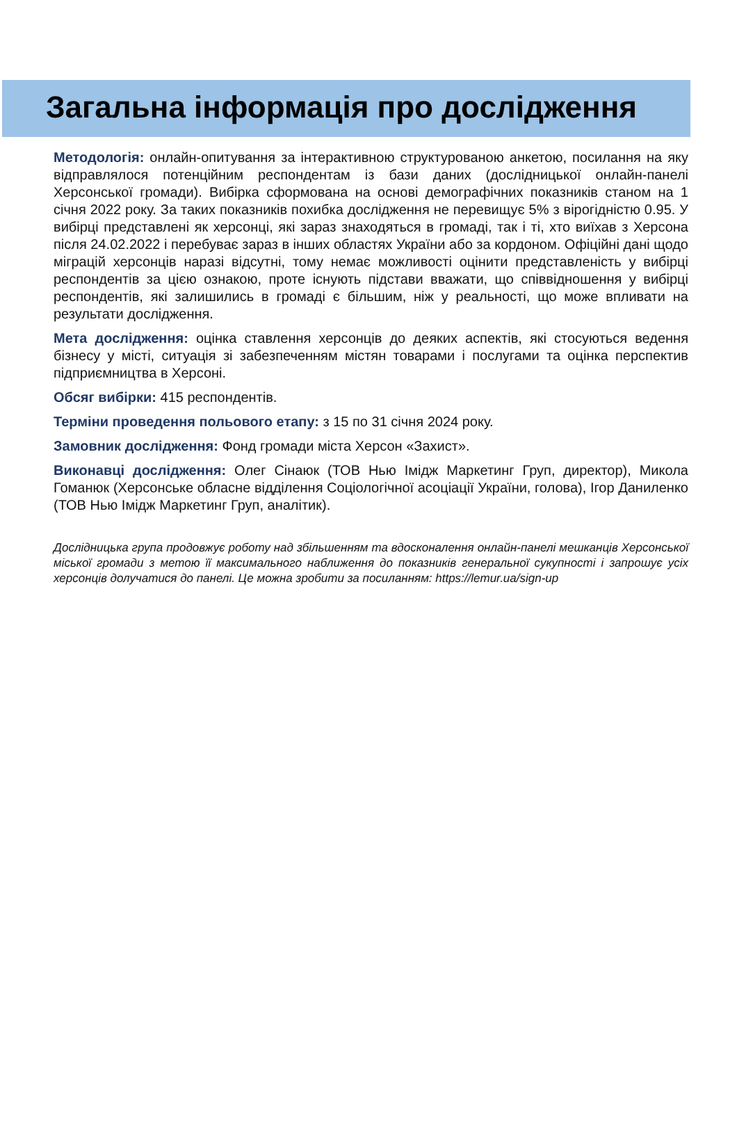Загальна інформація про дослідження
Методологія: онлайн-опитування за інтерактивною структурованою анкетою, посилання на яку відправлялося потенційним респондентам із бази даних (дослідницької онлайн-панелі Херсонської громади). Вибірка сформована на основі демографічних показників станом на 1 січня 2022 року. За таких показників похибка дослідження не перевищує 5% з вірогідністю 0.95. У вибірці представлені як херсонці, які зараз знаходяться в громаді, так і ті, хто виїхав з Херсона після 24.02.2022 і перебуває зараз в інших областях України або за кордоном. Офіційні дані щодо міграцій херсонців наразі відсутні, тому немає можливості оцінити представленість у вибірці респондентів за цією ознакою, проте існують підстави вважати, що співвідношення у вибірці респондентів, які залишились в громаді є більшим, ніж у реальності, що може впливати на результати дослідження.
Мета дослідження: оцінка ставлення херсонців до деяких аспектів, які стосуються ведення бізнесу у місті, ситуація зі забезпеченням містян товарами і послугами та оцінка перспектив підприємництва в Херсоні.
Обсяг вибірки: 415 респондентів.
Терміни проведення польового етапу: з 15 по 31 січня 2024 року.
Замовник дослідження: Фонд громади міста Херсон «Захист».
Виконавці дослідження: Олег Сінаюк (ТОВ Нью Імідж Маркетинг Груп, директор), Микола Гоманюк (Херсонське обласне відділення Соціологічної асоціації України, голова), Ігор Даниленко (ТОВ Нью Імідж Маркетинг Груп, аналітик).
Дослідницька група продовжує роботу над збільшенням та вдосконалення онлайн-панелі мешканців Херсонської міської громади з метою її максимального наближення до показників генеральної сукупності і запрошує усіх херсонців долучатися до панелі. Це можна зробити за посиланням: https://lemur.ua/sign-up